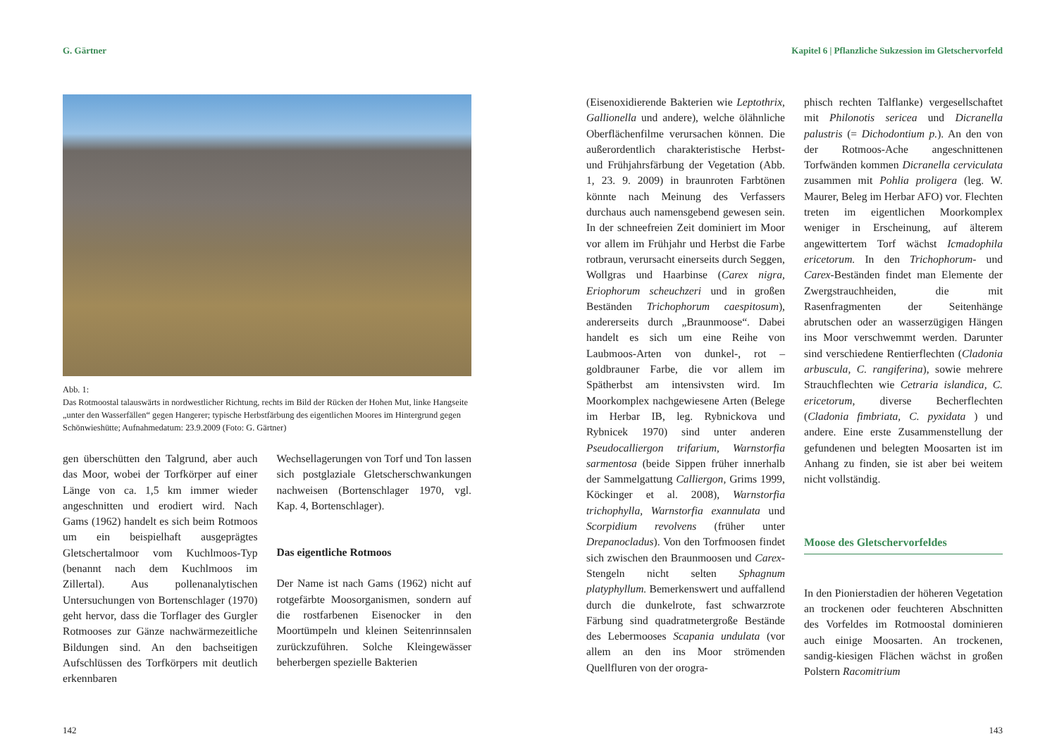G. Gärtner
Abb. 1:
Das Rotmoostal talauswärts in nordwestlicher Richtung, rechts im Bild der Rücken der Hohen Mut, linke Hangseite „unter den Wasserfällen“ gegen Hangerer; typische Herbstfärbung des eigentlichen Moores im Hintergrund gegen Schönwieshütte; Aufnahmedatum: 23.9.2009 (Foto: G. Gärtner)
gen überschütten den Talgrund, aber auch das Moor, wobei der Torfkörper auf einer Länge von ca. 1,5 km immer wieder angeschnitten und erodiert wird. Nach Gams (1962) handelt es sich beim Rotmoos um ein beispielhaft ausgeprägtes Gletschertalmoor vom Kuchlmoos-Typ (benannt nach dem Kuchlmoos im Zillertal). Aus pollenanalytischen Untersuchungen von Bortenschlager (1970) geht hervor, dass die Torflager des Gurgler Rotmooses zur Gänze nachwärmezeitliche Bildungen sind. An den bachseitigen Aufschlüssen des Torfkörpers mit deutlich erkennbaren
Wechsellagerungen von Torf und Ton lassen sich postglaziale Gletscherschwankungen nachweisen (Bortenschlager 1970, vgl. Kap. 4, Bortenschlager).
Das eigentliche Rotmoos
Der Name ist nach Gams (1962) nicht auf rotgefärbte Moosorganismen, sondern auf die rostfarbenen Eisenocker in den Moortümpeln und kleinen Seitenrinnsalen zurückzuführen. Solche Kleingewässer beherbergen spezielle Bakterien
142
Kapitel 6 | Pflanzliche Sukzession im Gletschervorfeld
(Eisenoxidierende Bakterien wie Leptothrix, Gallionella und andere), welche ölähnliche Oberflächenfilme verursachen können. Die außerordentlich charakteristische Herbst- und Frühjahrsfärbung der Vegetation (Abb. 1, 23. 9. 2009) in braunroten Farbtönen könnte nach Meinung des Verfassers durchaus auch namensgebend gewesen sein. In der schneefreien Zeit dominiert im Moor vor allem im Frühjahr und Herbst die Farbe rotbraun, verursacht einerseits durch Seggen, Wollgras und Haarbinse (Carex nigra, Eriophorum scheuchzeri und in großen Beständen Trichophorum caespitosum), andererseits durch „Braunmoose“. Dabei handelt es sich um eine Reihe von Laubmoos-Arten von dunkel-, rot – goldbrauner Farbe, die vor allem im Spätherbst am intensivsten wird. Im Moorkomplex nachgewiesene Arten (Belege im Herbar IB, leg. Rybnickova und Rybnicek 1970) sind unter anderen Pseudocalliergon trifarium, Warnstorfia sarmentosa (beide Sippen früher innerhalb der Sammelgattung Calliergon, Grims 1999, Köckinger et al. 2008), Warnstorfia trichophylla, Warnstorfia exannulata und Scorpidium revolvens (früher unter Drepanocladus). Von den Torfmoosen findet sich zwischen den Braunmoosen und Carex-Stengeln nicht selten Sphagnum platyphyllum. Bemerkenswert und auffallend durch die dunkelrote, fast schwarzrote Färbung sind quadratmetergroße Bestände des Lebermooses Scapania undulata (vor allem an den ins Moor strömenden Quellfluren von der orogra-
phisch rechten Talflanke) vergesellschaftet mit Philonotis sericea und Dicranella palustris (= Dichodontium p.). An den von der Rotmoos-Ache angeschnittenen Torfwänden kommen Dicranella cerviculata zusammen mit Pohlia proligera (leg. W. Maurer, Beleg im Herbar AFO) vor. Flechten treten im eigentlichen Moorkomplex weniger in Erscheinung, auf älterem angewittertem Torf wächst Icmadophila ericetorum. In den Trichophorum- und Carex-Beständen findet man Elemente der Zwergstrauchheiden, die mit Rasenfragmenten der Seitenhänge abrutschen oder an wasserzügigen Hängen ins Moor verschwemmt werden. Darunter sind verschiedene Rentierflechten (Cladonia arbuscula, C. rangiferina), sowie mehrere Strauchflechten wie Cetraria islandica, C. ericetorum, diverse Becherflechten (Cladonia fimbriata, C. pyxidata ) und andere. Eine erste Zusammenstellung der gefundenen und belegten Moosarten ist im Anhang zu finden, sie ist aber bei weitem nicht vollständig.
Moose des Gletschervorfeldes
In den Pionierstadien der höheren Vegetation an trockenen oder feuchteren Abschnitten des Vorfeldes im Rotmoostal dominieren auch einige Moosarten. An trockenen, sandig-kiesigen Flächen wächst in großen Polstern Racomitrium
143